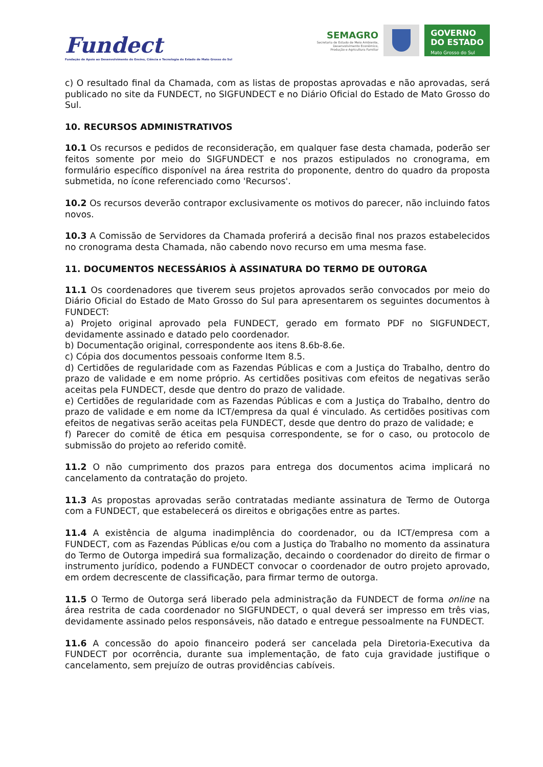Fundect
Fundação de Apoio ao Desenvolvimento do Ensino, Ciência e Tecnologia do Estado de Mato Grosso do Sul
SEMAGRO
Secretaria de Estado de Meio Ambiente,
Desenvolvimento Econômico,
Produção e Agricultura Familiar
GOVERNO
DO ESTADO
Mato Grosso do Sul
c) O resultado final da Chamada, com as listas de propostas aprovadas e não aprovadas, será publicado no site da FUNDECT, no SIGFUNDECT e no Diário Oficial do Estado de Mato Grosso do Sul.
10. RECURSOS ADMINISTRATIVOS
10.1 Os recursos e pedidos de reconsideração, em qualquer fase desta chamada, poderão ser feitos somente por meio do SIGFUNDECT e nos prazos estipulados no cronograma, em formulário específico disponível na área restrita do proponente, dentro do quadro da proposta submetida, no ícone referenciado como 'Recursos'.
10.2 Os recursos deverão contrapor exclusivamente os motivos do parecer, não incluindo fatos novos.
10.3 A Comissão de Servidores da Chamada proferirá a decisão final nos prazos estabelecidos no cronograma desta Chamada, não cabendo novo recurso em uma mesma fase.
11. DOCUMENTOS NECESSÁRIOS À ASSINATURA DO TERMO DE OUTORGA
11.1 Os coordenadores que tiverem seus projetos aprovados serão convocados por meio do Diário Oficial do Estado de Mato Grosso do Sul para apresentarem os seguintes documentos à FUNDECT:
a) Projeto original aprovado pela FUNDECT, gerado em formato PDF no SIGFUNDECT, devidamente assinado e datado pelo coordenador.
b) Documentação original, correspondente aos itens 8.6b-8.6e.
c) Cópia dos documentos pessoais conforme Item 8.5.
d) Certidões de regularidade com as Fazendas Públicas e com a Justiça do Trabalho, dentro do prazo de validade e em nome próprio. As certidões positivas com efeitos de negativas serão aceitas pela FUNDECT, desde que dentro do prazo de validade.
e) Certidões de regularidade com as Fazendas Públicas e com a Justiça do Trabalho, dentro do prazo de validade e em nome da ICT/empresa da qual é vinculado. As certidões positivas com efeitos de negativas serão aceitas pela FUNDECT, desde que dentro do prazo de validade; e
f) Parecer do comitê de ética em pesquisa correspondente, se for o caso, ou protocolo de submissão do projeto ao referido comitê.
11.2 O não cumprimento dos prazos para entrega dos documentos acima implicará no cancelamento da contratação do projeto.
11.3 As propostas aprovadas serão contratadas mediante assinatura de Termo de Outorga com a FUNDECT, que estabelecerá os direitos e obrigações entre as partes.
11.4 A existência de alguma inadimplência do coordenador, ou da ICT/empresa com a FUNDECT, com as Fazendas Públicas e/ou com a Justiça do Trabalho no momento da assinatura do Termo de Outorga impedirá sua formalização, decaindo o coordenador do direito de firmar o instrumento jurídico, podendo a FUNDECT convocar o coordenador de outro projeto aprovado, em ordem decrescente de classificação, para firmar termo de outorga.
11.5 O Termo de Outorga será liberado pela administração da FUNDECT de forma online na área restrita de cada coordenador no SIGFUNDECT, o qual deverá ser impresso em três vias, devidamente assinado pelos responsáveis, não datado e entregue pessoalmente na FUNDECT.
11.6 A concessão do apoio financeiro poderá ser cancelada pela Diretoria-Executiva da FUNDECT por ocorrência, durante sua implementação, de fato cuja gravidade justifique o cancelamento, sem prejuízo de outras providências cabíveis.